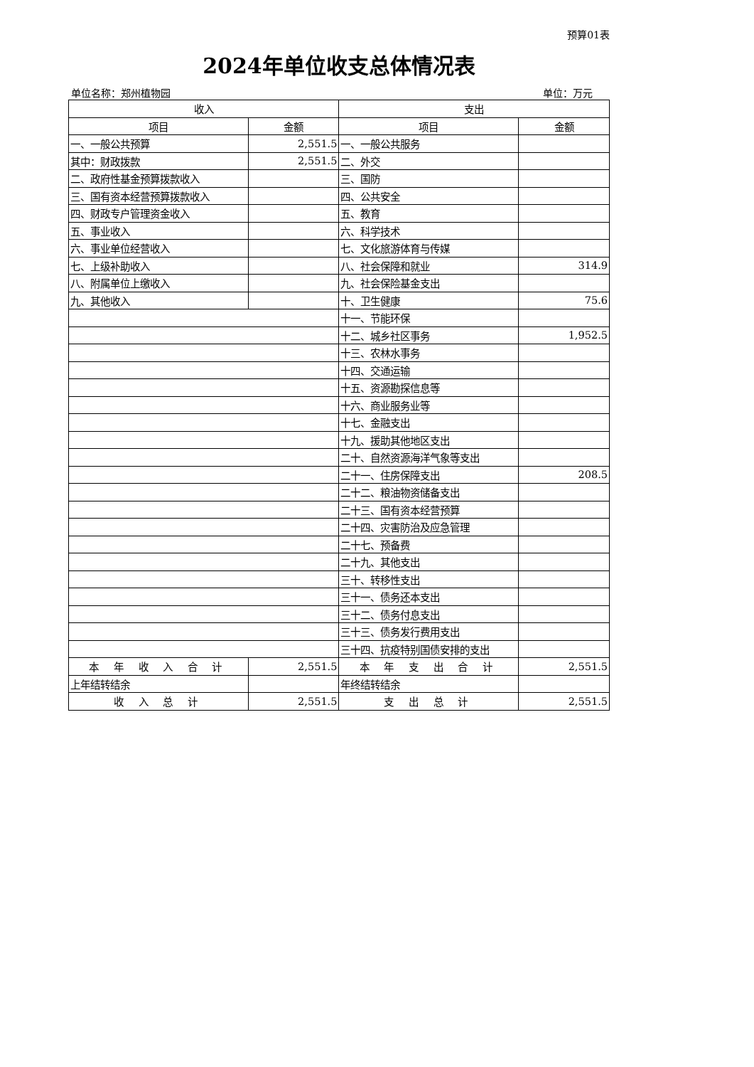预算01表
2024年单位收支总体情况表
单位名称：郑州植物园 单位：万元
| 收入 | | 支出 | |
| --- | --- | --- | --- |
| 项目 | 金额 | 项目 | 金额 |
| 一、一般公共预算 | 2,551.5 | 一、一般公共服务 | |
| 其中：财政拨款 | 2,551.5 | 二、外交 | |
| 二、政府性基金预算拨款收入 | | 三、国防 | |
| 三、国有资本经营预算拨款收入 | | 四、公共安全 | |
| 四、财政专户管理资金收入 | | 五、教育 | |
| 五、事业收入 | | 六、科学技术 | |
| 六、事业单位经营收入 | | 七、文化旅游体育与传媒 | |
| 七、上级补助收入 | | 八、社会保障和就业 | 314.9 |
| 八、附属单位上缴收入 | | 九、社会保险基金支出 | |
| 九、其他收入 | | 十、卫生健康 | 75.6 |
| | | 十一、节能环保 | |
| | | 十二、城乡社区事务 | 1,952.5 |
| | | 十三、农林水事务 | |
| | | 十四、交通运输 | |
| | | 十五、资源勘探信息等 | |
| | | 十六、商业服务业等 | |
| | | 十七、金融支出 | |
| | | 十九、援助其他地区支出 | |
| | | 二十、自然资源海洋气象等支出 | |
| | | 二十一、住房保障支出 | 208.5 |
| | | 二十二、粮油物资储备支出 | |
| | | 二十三、国有资本经营预算 | |
| | | 二十四、灾害防治及应急管理 | |
| | | 二十七、预备费 | |
| | | 二十九、其他支出 | |
| | | 三十、转移性支出 | |
| | | 三十一、债务还本支出 | |
| | | 三十二、债务付息支出 | |
| | | 三十三、债务发行费用支出 | |
| | | 三十四、抗疫特别国债安排的支出 | |
| 本 年 收 入 合 计 | 2,551.5 | 本 年 支 出 合 计 | 2,551.5 |
| 上年结转结余 | | 年终结转结余 | |
| 收 入 总 计 | 2,551.5 | 支 出 总 计 | 2,551.5 |